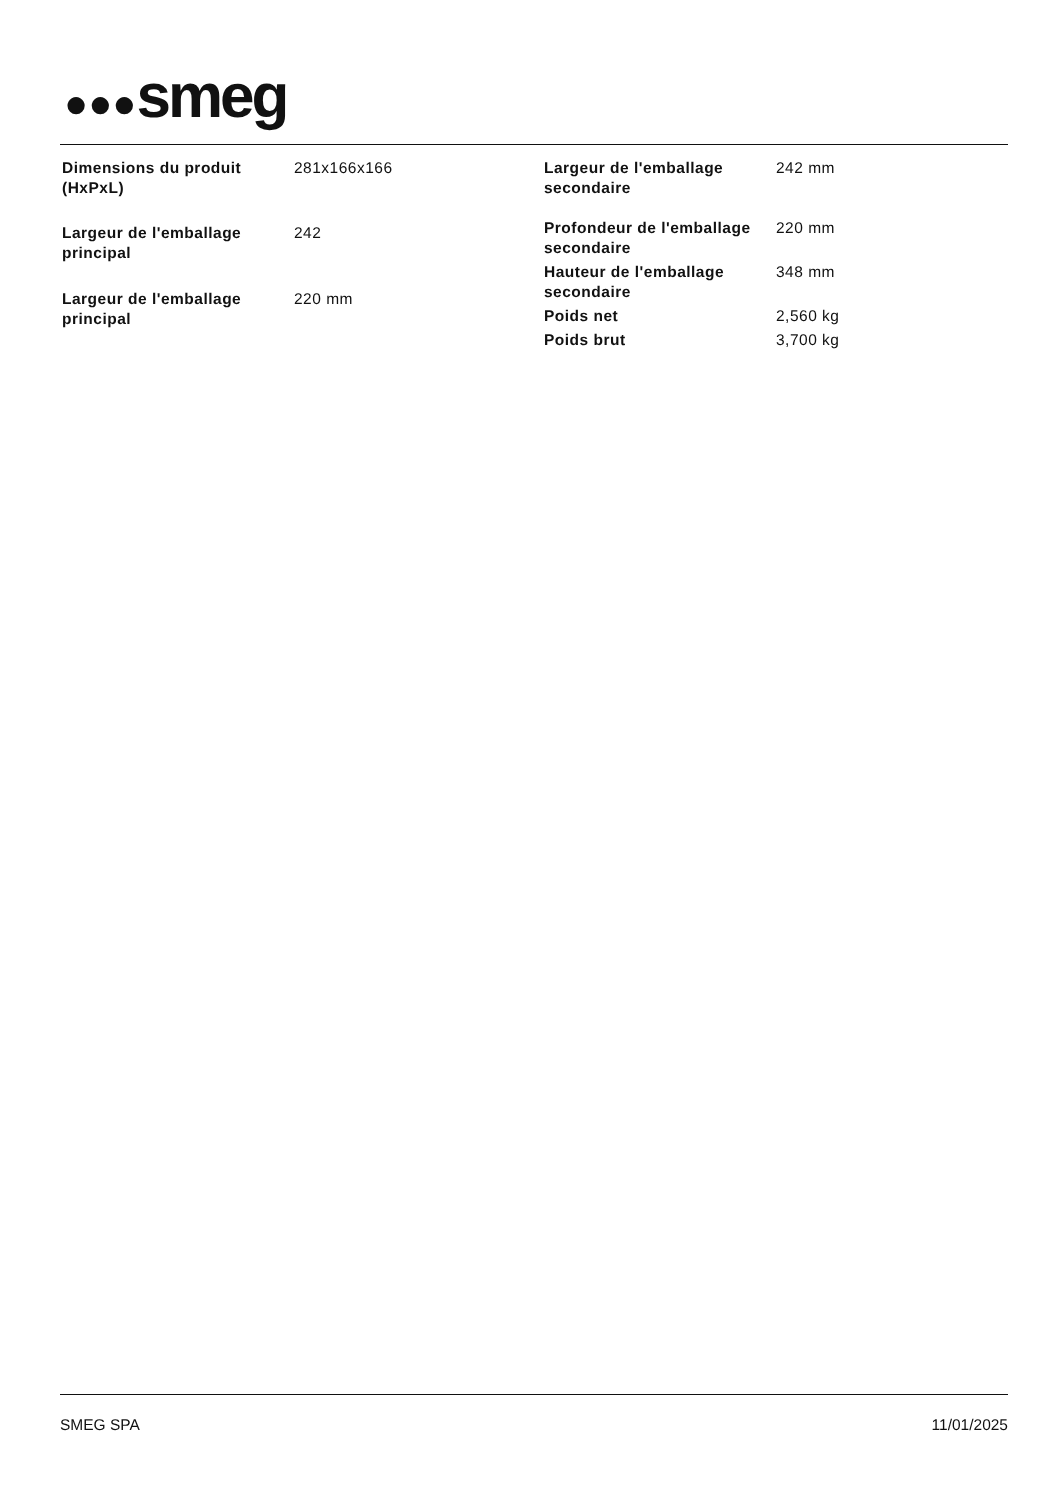●●●smeg
| Dimensions du produit (HxPxL) | 281x166x166 |
| Largeur de l'emballage principal | 242 |
| Largeur de l'emballage principal | 220 mm |
| Largeur de l'emballage secondaire | 242 mm |
| Profondeur de l'emballage secondaire | 220 mm |
| Hauteur de l'emballage secondaire | 348 mm |
| Poids net | 2,560 kg |
| Poids brut | 3,700 kg |
SMEG SPA 11/01/2025